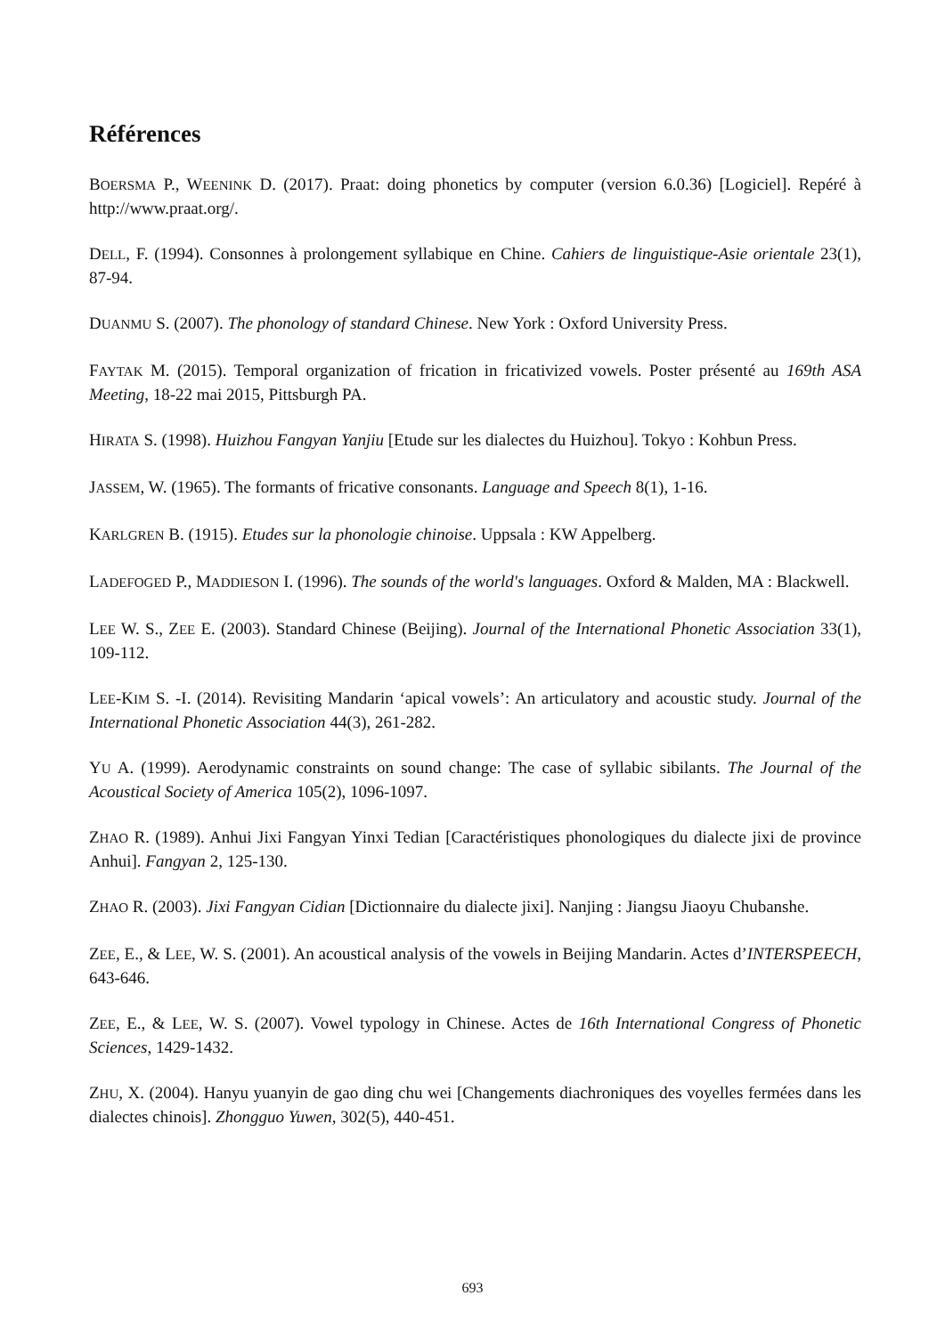Références
BOERSMA P., WEENINK D. (2017). Praat: doing phonetics by computer (version 6.0.36) [Logiciel]. Repéré à http://www.praat.org/.
DELL, F. (1994). Consonnes à prolongement syllabique en Chine. Cahiers de linguistique-Asie orientale 23(1), 87-94.
DUANMU S. (2007). The phonology of standard Chinese. New York : Oxford University Press.
FAYTAK M. (2015). Temporal organization of frication in fricativized vowels. Poster présenté au 169th ASA Meeting, 18-22 mai 2015, Pittsburgh PA.
HIRATA S. (1998). Huizhou Fangyan Yanjiu [Etude sur les dialectes du Huizhou]. Tokyo : Kohbun Press.
JASSEM, W. (1965). The formants of fricative consonants. Language and Speech 8(1), 1-16.
KARLGREN B. (1915). Etudes sur la phonologie chinoise. Uppsala : KW Appelberg.
LADEFOGED P., MADDIESON I. (1996). The sounds of the world's languages. Oxford & Malden, MA : Blackwell.
LEE W. S., ZEE E. (2003). Standard Chinese (Beijing). Journal of the International Phonetic Association 33(1), 109-112.
LEE-KIM S. -I. (2014). Revisiting Mandarin ‘apical vowels’: An articulatory and acoustic study. Journal of the International Phonetic Association 44(3), 261-282.
YU A. (1999). Aerodynamic constraints on sound change: The case of syllabic sibilants. The Journal of the Acoustical Society of America 105(2), 1096-1097.
ZHAO R. (1989). Anhui Jixi Fangyan Yinxi Tedian [Caractéristiques phonologiques du dialecte jixi de province Anhui]. Fangyan 2, 125-130.
ZHAO R. (2003). Jixi Fangyan Cidian [Dictionnaire du dialecte jixi]. Nanjing : Jiangsu Jiaoyu Chubanshe.
ZEE, E., & LEE, W. S. (2001). An acoustical analysis of the vowels in Beijing Mandarin. Actes d’INTERSPEECH, 643-646.
ZEE, E., & LEE, W. S. (2007). Vowel typology in Chinese. Actes de 16th International Congress of Phonetic Sciences, 1429-1432.
ZHU, X. (2004). Hanyu yuanyin de gao ding chu wei [Changements diachroniques des voyelles fermées dans les dialectes chinois]. Zhongguo Yuwen, 302(5), 440-451.
693